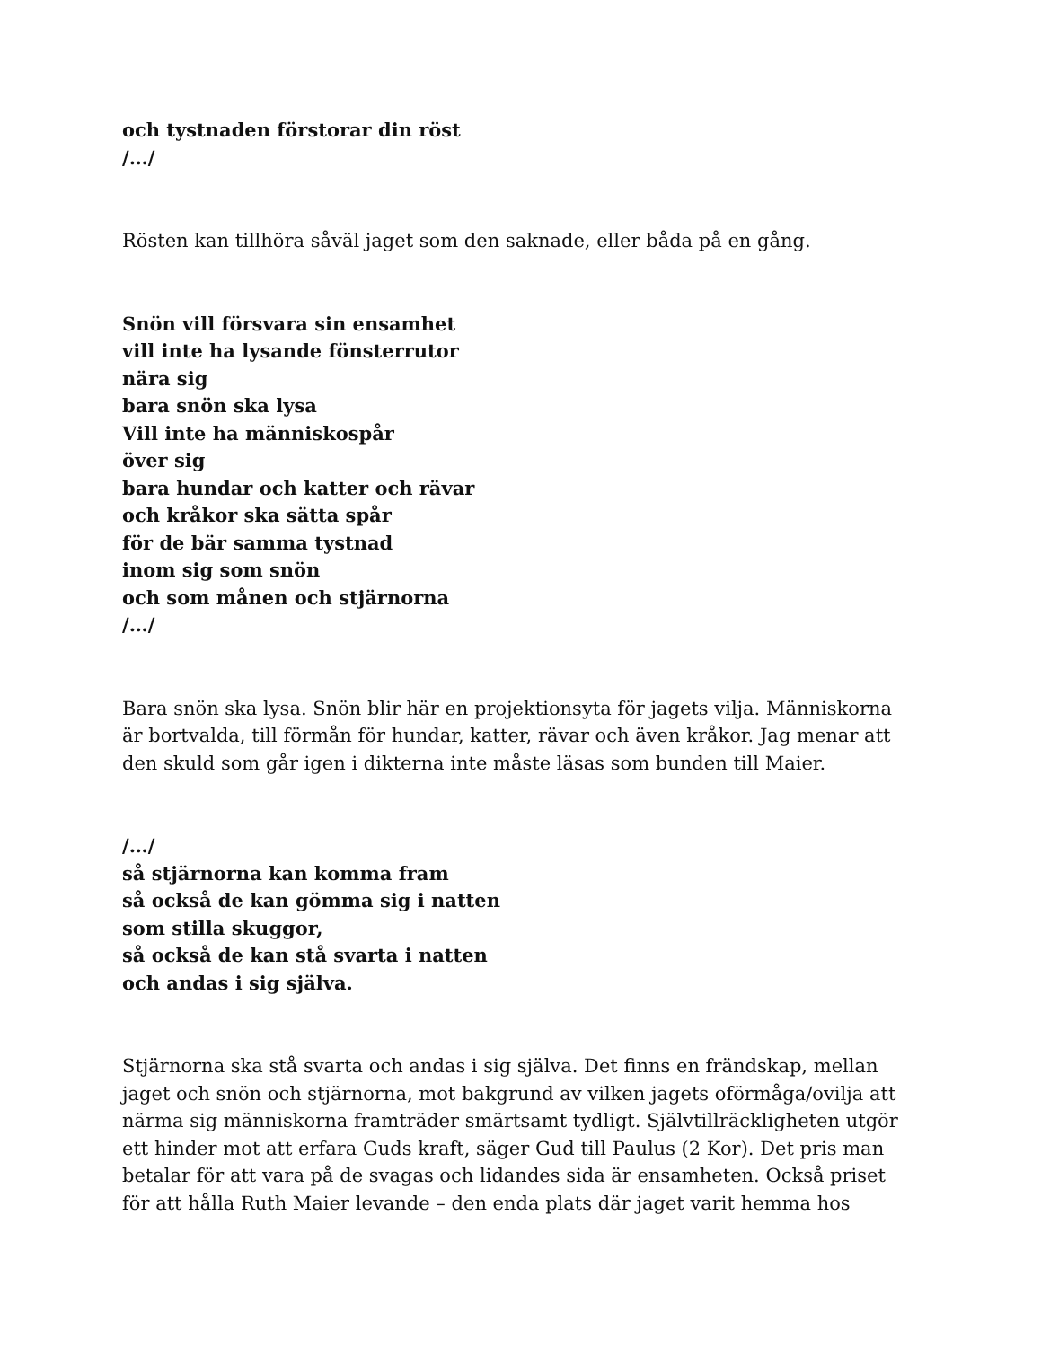och tystnaden förstorar din röst
/…/
Rösten kan tillhöra såväl jaget som den saknade, eller båda på en gång.
Snön vill försvara sin ensamhet
vill inte ha lysande fönsterrutor
nära sig
bara snön ska lysa
Vill inte ha människospår
över sig
bara hundar och katter och rävar
och kråkor ska sätta spår
för de bär samma tystnad
inom sig som snön
och som månen och stjärnorna
/…/
Bara snön ska lysa. Snön blir här en projektionsyta för jagets vilja. Människorna är bortvalda, till förmån för hundar, katter, rävar och även kråkor. Jag menar att den skuld som går igen i dikterna inte måste läsas som bunden till Maier.
/…/
så stjärnorna kan komma fram
så också de kan gömma sig i natten
som stilla skuggor,
så också de kan stå svarta i natten
och andas i sig själva.
Stjärnorna ska stå svarta och andas i sig själva. Det finns en frändskap, mellan jaget och snön och stjärnorna, mot bakgrund av vilken jagets oförmåga/ovilja att närma sig människorna framträder smärtsamt tydligt. Självtillräckligheten utgör ett hinder mot att erfara Guds kraft, säger Gud till Paulus (2 Kor). Det pris man betalar för att vara på de svagas och lidandes sida är ensamheten. Också priset för att hålla Ruth Maier levande – den enda plats där jaget varit hemma hos